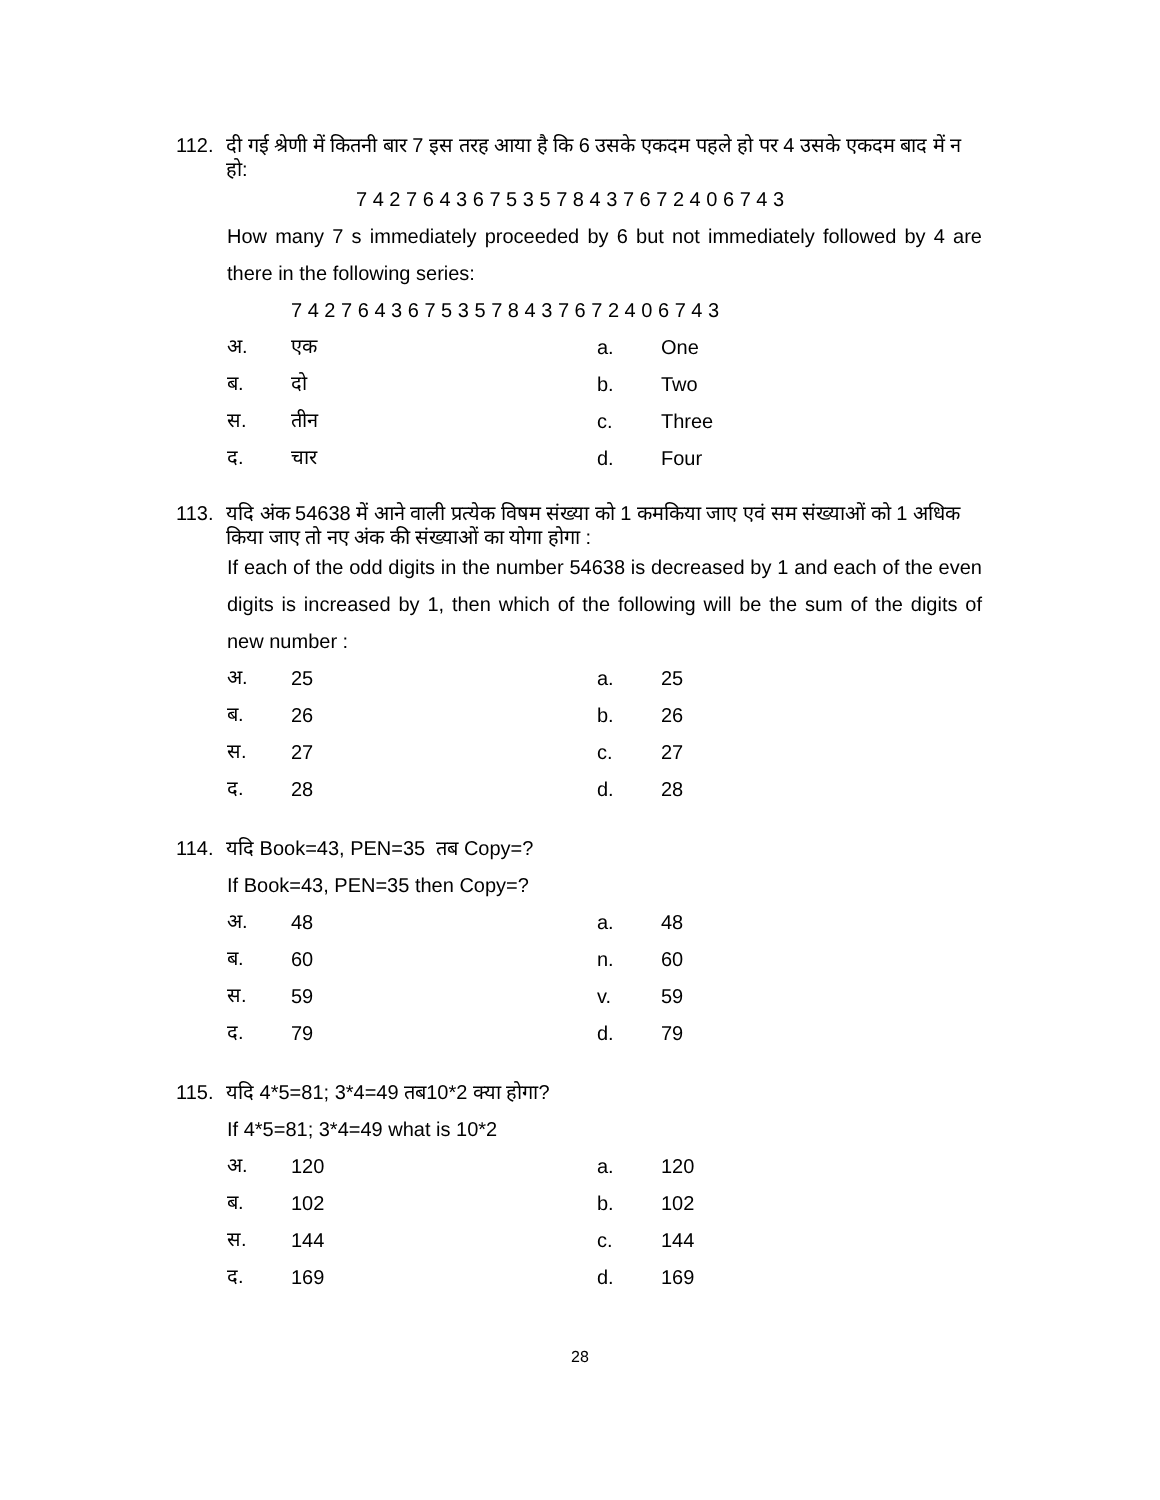112. दी गई श्रेणी में कितनी बार 7 इस तरह आया है कि 6 उसके एकदम पहले हो पर 4 उसके एकदम बाद में न हो:
7 4 2 7 6 4 3 6 7 5 3 5 7 8 4 3 7 6 7 2 4 0 6 7 4 3
How many 7 s immediately proceeded by 6 but not immediately followed by 4 are there in the following series:
7 4 2 7 6 4 3 6 7 5 3 5 7 8 4 3 7 6 7 2 4 0 6 7 4 3
अ. एक a. One
ब. दो b. Two
स. तीन c. Three
द. चार d. Four
113. यदि अंक 54638 में आने वाली प्रत्येक विषम संख्या को 1 कमकिया जाए एवं सम संख्याओं को 1 अधिक किया जाए तो नए अंक की संख्याओं का योगा होगा :
If each of the odd digits in the number 54638 is decreased by 1 and each of the even digits is increased by 1, then which of the following will be the sum of the digits of new number :
अ. 25 a. 25
ब. 26 b. 26
स. 27 c. 27
द. 28 d. 28
114. यदि Book=43, PEN=35 तब Copy=?
If Book=43, PEN=35 then Copy=?
अ. 48 a. 48
ब. 60 n. 60
स. 59 v. 59
द. 79 d. 79
115. यदि 4*5=81; 3*4=49 तब10*2 क्या होगा?
If 4*5=81; 3*4=49 what is 10*2
अ. 120 a. 120
ब. 102 b. 102
स. 144 c. 144
द. 169 d. 169
28